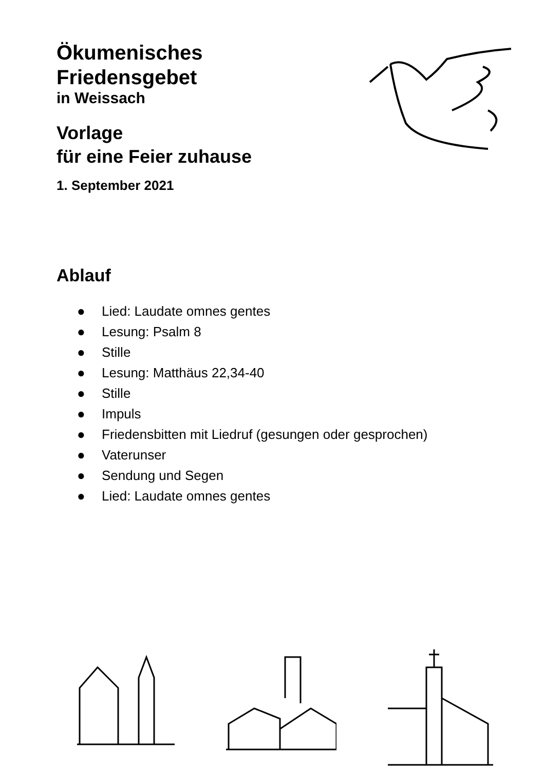Ökumenisches
Friedensgebet
in Weissach
Vorlage
für eine Feier zuhause
1. September 2021
Ablauf
● Lied: Laudate omnes gentes
● Lesung: Psalm 8
● Stille
● Lesung: Matthäus 22,34-40
● Stille
● Impuls
● Friedensbitten mit Liedruf (gesungen oder gesprochen)
● Vaterunser
● Sendung und Segen
● Lied: Laudate omnes gentes